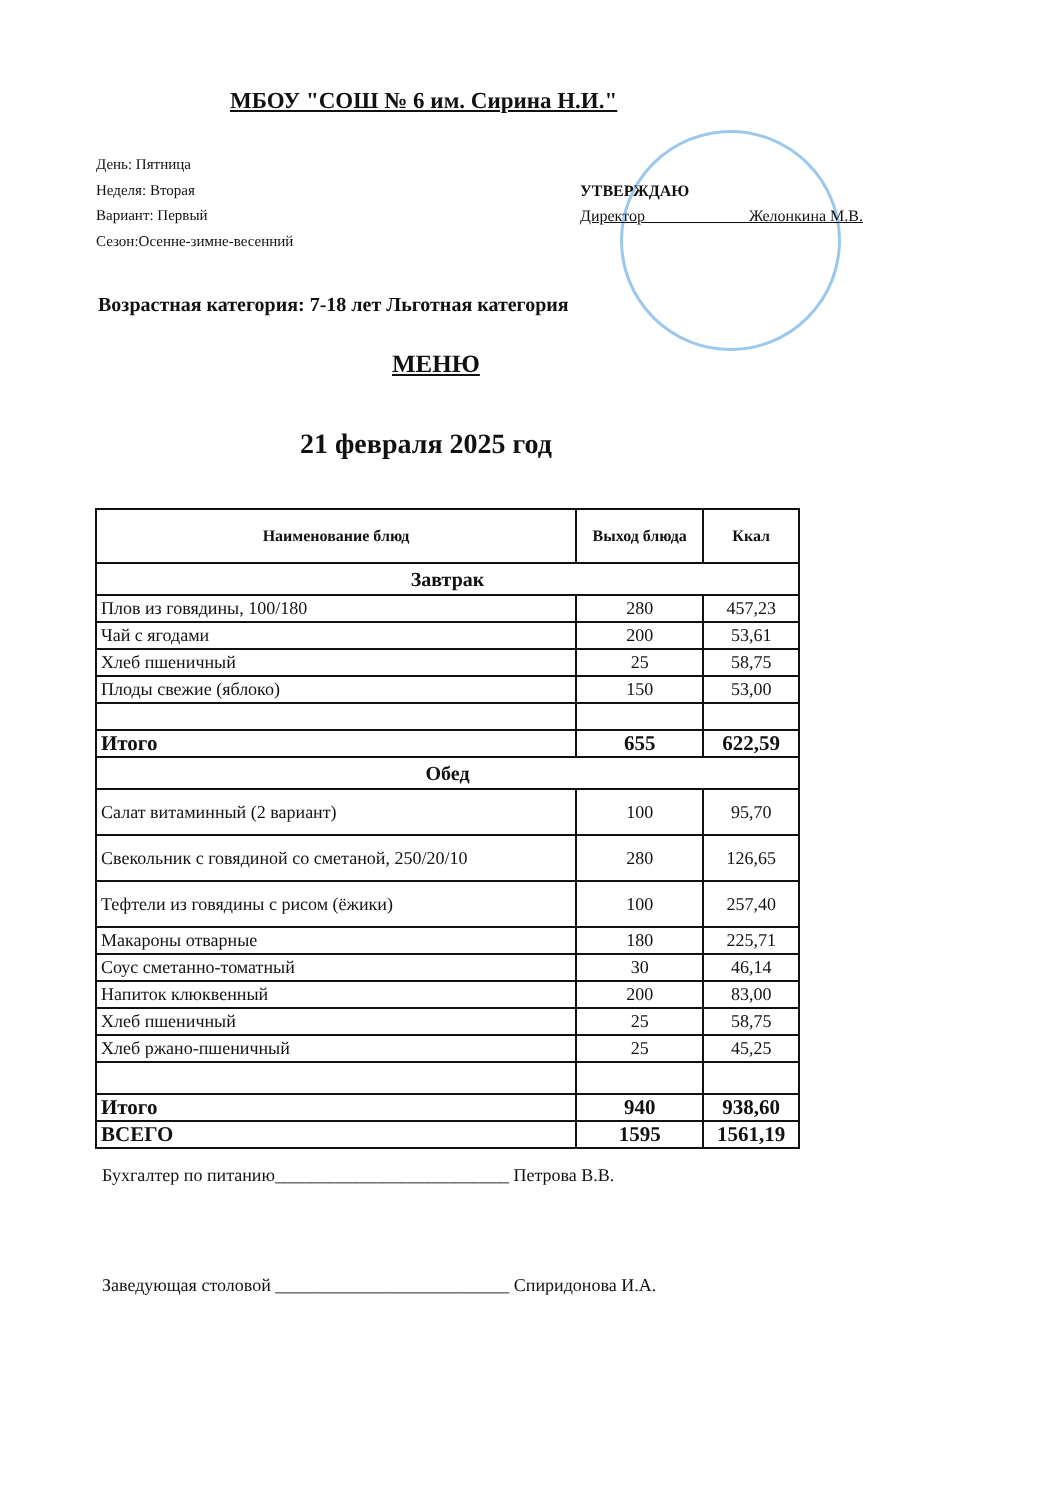МБОУ "СОШ № 6 им. Сирина Н.И."
День: Пятница
Неделя: Вторая
Вариант: Первый
Сезон:Осенне-зимне-весенний
УТВЕРЖДАЮ
Директор ____________ Желонкина М.В.
Возрастная категория: 7-18 лет Льготная категория
МЕНЮ
21 февраля 2025 год
| Наименование блюд | Выход блюда | Ккал |
| --- | --- | --- |
| Завтрак | | |
| Плов из говядины, 100/180 | 280 | 457,23 |
| Чай с ягодами | 200 | 53,61 |
| Хлеб пшеничный | 25 | 58,75 |
| Плоды свежие (яблоко) | 150 | 53,00 |
| Итого | 655 | 622,59 |
| Обед | | |
| Салат витаминный (2 вариант) | 100 | 95,70 |
| Свекольник с говядиной со сметаной, 250/20/10 | 280 | 126,65 |
| Тефтели из говядины с рисом (ёжики) | 100 | 257,40 |
| Макароны отварные | 180 | 225,71 |
| Соус сметанно-томатный | 30 | 46,14 |
| Напиток клюквенный | 200 | 83,00 |
| Хлеб пшеничный | 25 | 58,75 |
| Хлеб ржано-пшеничный | 25 | 45,25 |
| Итого | 940 | 938,60 |
| ВСЕГО | 1595 | 1561,19 |
Бухгалтер по питанию__________________________ Петрова В.В.
Заведующая столовой __________________________ Спиридонова И.А.